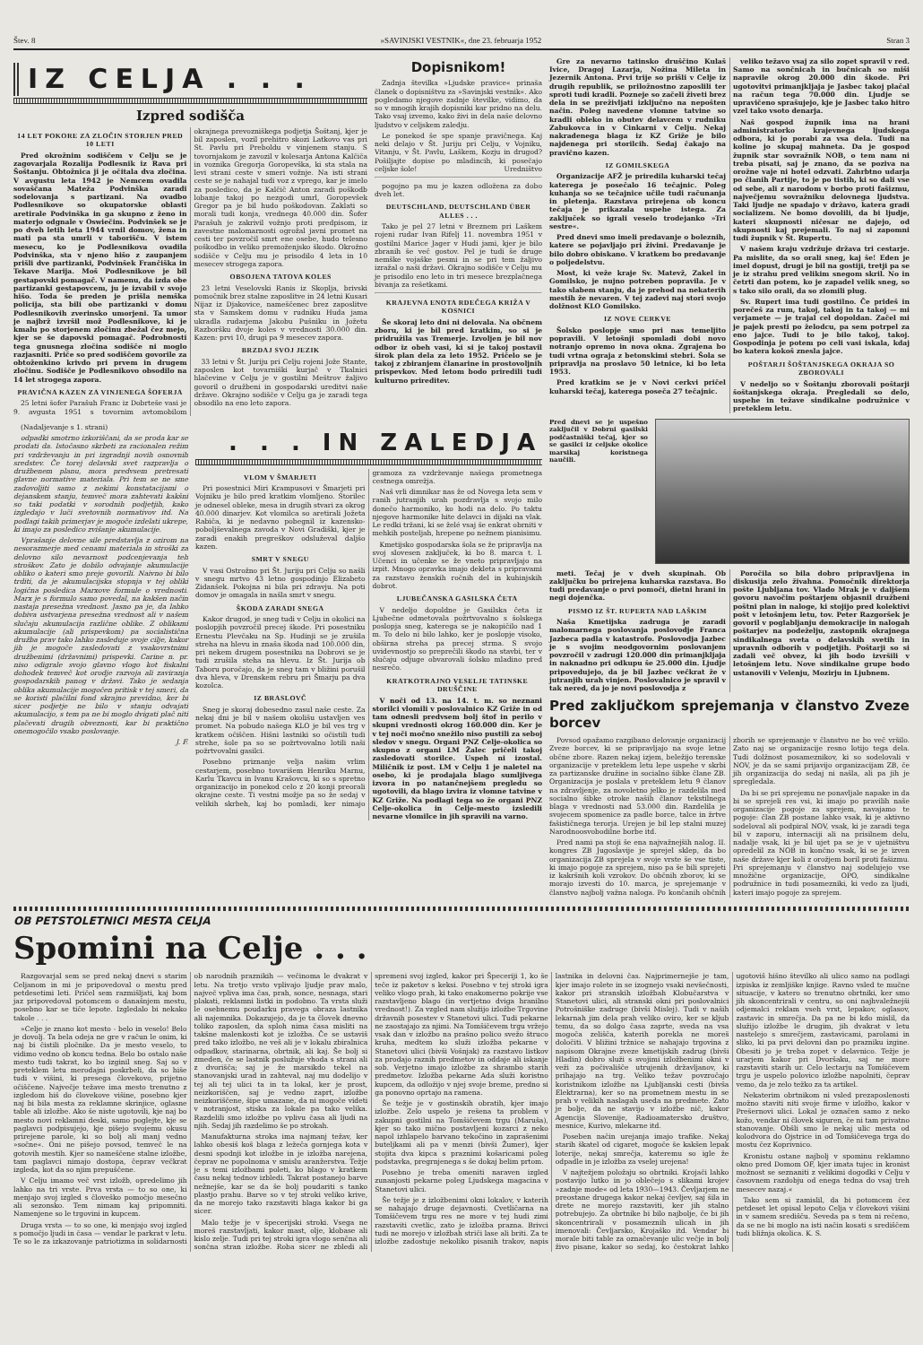Štev. 8 »SAVINJSKI VESTNIK«, dne 23. februarja 1952 Stran 3
IZ CELJA . . .
Izpred sodišča
14 LET POKORE ZA ZLOČIN STORJEN PRED 10 LETI
Pred okrožnim sodiščem v Celju se je zagovarjala Rozalija Podlesnik iz Rava pri Šoštanju. Obtožnica ji je očitala dva zločina. V avgustu leta 1942 je Nemcem ovadila sovaščana Mateža Podvinška zaradi sodelovanja s partizani. Na ovadbo Podlesnikove so okupatorske oblasti aretirale Podvinška in ga skupno z ženo in materjo odgnale v Oswiečim. Podvinšek se je po dveh letih leta 1944 vrnil domov, žena in mati pa sta umrli v taborišču. V istem mesecu, ko je Podlesnikova ovadila Podvinška, sta v njeno hišo z zaupanjem prišli dve partizanki, Podvinšek Frančiška in Tekave Marija. Moš Podlesnikove je bil gestapovski pomagač. V namenu, da izda obe partizanki gestapovcem, ju je izvabil v svojo hišo. Toda še preden je prišla nemška policija, sta bili obe partizanki v domu Podlesnikovih zverinsko umorjeni. Ta umor je najbrž izvršil mož Podlesnikove, ki je kmalu po storjenem zločinu zbežal čez mejo, kjer se še dapovski pomagač. Podrobnosti tega gnusnega zločina sodišče ni moglo razjasniti. Priče so pred sodiščem govorile za obtoženkino krivdo pri prvem in drugem zločinu. Sodišče je Podlesnikovo obsodilo na 14 let strogega zapora.
PRAVIČNA KAZEN ZA VINJENEGA ŠOFERJA
25 letni šofer Parašuh Franc iz Dobrteše vasi je 9. avgusta 1951 s tovornim avtomobilom okrajnega prevozniškega podjetja Šoštanj, kjer je bil zaposlen, vozil prehitro skozi Latkovo vas pri St. Pavlu pri Preboldu v vinjenem stanju. S tovornjakom je zavozil v kolesarja Antona Kalčiča in voznika Gregorja Goropevška, ki sta stala na levi strani ceste v smeri vožnje. Na isti strani ceste se je nahajal tudi voz z vprego, kar je imelo za posledico, da je Kalčič Anton zaradi poškodb lobanje takoj po nezgodi umrl, Goropevšek Gregor pa je bil hudo poškodovan. Zaklati so morali tudi konja, vrednega 40.000 din. Šofer Parašuh je zakrivil vožnjo proti predpisom, iz zavestne malomarnosti ogrožal javni promet na cesti ter povzročil smrt ene osebe, hudo telesno poškodbo in veliko premoženjsko škodo. Okrožno sodišče v Celju mu je prisodilo 4 leta in 10 mesecev strogega zapora.
OBSOJENA TATOVA KOLES
23 letni Veselovski Ranis iz Skoplja, brivski pomočnik brez stalne zaposlitve in 24 letni Kusari Nijaz iz Djakovice, nameščenec brez zaposlitve sta v Samskem domu v rudniku Huda jama ukradla rudarjema Jakobu Pušniku in Jožetu Razboršku dvoje koles v vrednosti 30.000 din. Kazen: prvi 10, drugi pa 9 mesecev zapora.
BRZDAJ SVOJ JEZIK
33 letni v Št. Juriju pri Celju rojeni Jože Stante, zaposlen kot tovarniški kurjač v Tkalnici hlačevine v Celju je v gostilni Meštrov žaljivo govoril o družbeni in gospodarski ureditvi naše države. Okrajno sodišče v Celju ga je zaradi tega obsodilo na eno leto zapora.
Dopisnikom!
Zadnja številka »Ljudske pravice« prinaša članek o dopisništvu za »Savinjski vestnik«. Ako pogledamo njegove zadnje številke, vidimo, da so v mnogih krajih dopisniki kar pridno na delu. Tako vsaj izvemo, kako živi in dela naše delovno ljudstvo v celjskem zaledju.
Le ponekod še spe spanje pravičnega. Kaj neki delajo v Št. Juriju pri Celju, v Vojniku, Vitanju, v Št. Pavlu, Laškem, Kozju in drugod? Pošiljajte dopise po mladincih, ki posečajo celjske šole! Uredništvo
pogojno pa mu je kazen odložena za dobo dveh let.
DEUTSCHLAND, DEUTSCHLAND ÜBER ALLES . . .
Tako je pel 27 letni v Breznem pri Laškem rojeni rudar Ivan Rifelj 11. novembra 1951 v gostilni Marice Jager v Hudi jami, kjer je bilo zbranih še več gostov. Pel je tudi še druge nemške vojaške pesmi in se pri tem žaljivo izražal o naši državi. Okrajno sodišče v Celju mu je prisodilo eno leto in tri mesece brezplačnega bivanja za rešetkami.
KRAJEVNA ENOTA RDEČEGA KRIŽA V KOSNICI
Še skoraj leto dni ni delovala. Na občnem zboru, ki je bil pred kratkim, so si je pridružila vas Tremerje. Izvoljen je bil nov odbor iz obeh vasi, ki si je takoj postavil širok plan dela za leto 1952. Pričelo se je takoj z zbiranjem članarine in prostovoljnih prispevkov. Med letom bodo priredili tudi kulturno prireditev.
(Nadaljevanje s 1. strani)
odpadki smotrno izkoriščani, da se proda kar se prodati da. Istočasno skrbeti za racionalen režim pri vzdrževanju in pri izgradnji novih osnovnih sredstev. Če torej delavski svet razpravlja o družbenem planu, mora predvsem pretresati glavne normative materiala. Pri tem se ne sme zadovoljiti samo z nekimi konstatacijami o dejanskem stanju, temveč mora zahtevati kakšni so taki podatki v sorodnih podjetjih, kako izgledajo v luči svetovnih normativov itd. Na podlagi takih primerjav je mogoče izdelati ukrepe, ki imajo za posledico zvišanje akumulacije.
Vprašanje delovne sile predstavlja z ozirom na nesorazmerje med cenami materiala in stroški za delovno silo nevarnost podcenjevanja teh stroškov. Zato je dobilo odvajanje akumulacije obliko o kateri smo preje govorili. Naivno bi bilo trditi, da je akumulacijska stopnja v tej obliki logična posledica Marxove formule o vrednosti. Marx je s formulo samo povedal, na kakšen način nastaja presežna vrednost. Jasno pa je, da lahko dobiva ustvarjena presežna vrednost ali v našem slučaju akumulacija različne oblike. Z oblikami akumulacije (ali prispevkom) pa socialistična družba prav tako lahko zasleduje svoje cilje, kakor jih je mogoče zasledovati z vsakovrstnimi družbenimi (državnimi) prispevki. Carine n. pr. niso odigrale svojo glavno vlogo kot fiskalni dohodek temveč kot orodje razvoja ali zaviranja gospodarskih panog v državi. Tako je sedanja oblika akumulacije mogočen pritisk v tej smeri, da se koristi plačilni fond skrajno previdno, ker bi sicer podjetje ne bilo v stanju odvajati akumulacijo, s tem pa ne bi moglo dvigati plač niti plačevati drugih obveznosti, kar bi praktično onemogočilo vsako poslovanje.
J. F.
. . . IN ZALEDJA
VLOM V ŠMARJETI
Pri posestnici Miri Krampusovi v Šmarjeti pri Vojniku je bilo pred kratkim vlomljeno. Storilec je odnesel obleke, mesa in drugih stvari za okrog 40.000 dinarjev. Kot vlomilca so aretirali Jožeta Rabiča, ki je nedavno pobegnil iz kazensko-poboljševalnega zavoda v Novi Gradiški, kjer je zaradi enakih pregreškov odsluževal daljšo kazen.
SMRT V SNEGU
V vasi Ostrožno pri Št. Juriju pri Celju so našli v snegu mrtvo 43 letno gospodinjo Elizabeto Zidanšek. Pokojna ni bila pri zdravju. Na poti domov je omagala in našla smrt v snegu.
ŠKODA ZARADI SNEGA
Kakor drugod, je sneg tudi v Celju in okolici na poslopjih povzročil precej škode. Pri posestniku Ernestu Plevčaku na Sp. Hudinji se je zrušila streha na hlevu in znaša škoda nad 100.000 din, pri nekem drugem posestniku na Dobrovi se je tudi zrušila steha na hlevu. Iz Št. Jurija ob Taboru poročajo, da je sneg tam v bližini porušil dva hleva, v Drenskem rebru pri Šmarju pa dva kozolca.
IZ BRASLOVČ
Sneg je skoraj dobesedno zasul naše ceste. Za nekaj dni je bil v našem okolišu ustavljen ves promet. Na pobudo našega KLO je bil ves trg v kratkem očiščen. Hišni lastniki so očistili tudi strehe, šole pa so se požrtvovalno lotili naši požrtvovalni gasilci.
Posebno priznanje velja našim vrlim cestarjem, posebno tovarišem Henriku Marnu, Karlu Tkavcu in Ivanu Krašovcu, ki so s spretno organizacijo in ponekod celo z 20 konji preorali okrajne ceste. Ti vestni možje pa so že sedaj v velikih skrbeh, kaj bo pomladi, ker nimajo gramoza za vzdrževanje našega prometnega cestnega omrežja.
Naš vrli dimnikar nas že od Novega leta sem v ranih jutranjih urah pozdravlja s svojo milo donečo harmoniko, ko hodi na delo. Po taktu njegove harmonike hite delavci in dijaki na vlak. Le redki tržani, ki se želé vsaj še enkrat obrniti v mehkih posteljah, hrepene po nežnem pianisimu.
Kmetijsko gospodarska šola se že pripravlja na svoj slovesen zaključek, ki bo 8. marca t. l. Učenci in učenke se že vneto pripravljajo na izpit. Mnogo opravka imajo dekleta s pripravami za razstavo ženskih ročnih del in kuhinjskih dobrot.
LJUBEČANSKA GASILSKA ČETA
V nedeljo dopoldne je Gasilska četa iz Ljubečne odmetovala požrtvovalno s šolskega poslopja sneg, katerega se je nakopičilo nad 1 m. To delo ni bilo lahko, ker je poslopje visoko, obširna streha pa precej strma. S svojo uvidevnostjo so preprečili škodo na stavbi, ter v slučaju odjuge obvarovali šolsko mladino pred nesrečo.
KRATKOTRAJNO VESELJE TATINSKE DRUŠČINE
V noči od 13. na 14. t. m. so neznani storilci vlomili v poslovalnico KZ Griže in od tam odnesli predvsem bolj štof in perilo v skupni vrednosti okrog 160.000 din. Ker je v tej noči močno snežilo niso pustili za seboj sledov v snegu. Organi PNZ Celje-okolica so skupno z organi LM Žalec pričeli takoj zasledovati storilce. Uspeh ni izostal. Miličnik iz post. LM v Celju 1 je naletel na osebo, ki je prodajala blago sumljivega izvora in po natančnejšem pregledu so ugotovili, da blago izvira iz vlomne tatvine v KZ Griže. Na podlagi tega so že organi PNZ Celje-okolica in Celje-mesto izsledili nevarne vlomilce in jih spravili na varno.
Gre za nevarno tatinsko druščino Kulaš Ivice, Dragoj Lazarja, Nožina Mileta in Jezernik Antona. Prvi trije so prišli v Celje iz drugih republik, se priložnostno zaposlili ter sproti tudi kradli. Pozneje so začeli živeti brez dela in se preživljati izključno na nepošten način. Poleg navedene vlomne tatvine so kradli obleko in obutev delavcem v rudniku Zabukovca in v Cinkarni v Celju. Nekaj nakradenega blaga iz KZ Griže je bilo najdenega pri storilcih. Sedaj čakajo na pravično kazen.
IZ GOMILSKEGA
Organizacije AFŽ je priredila kuharski tečaj katerega je posečalo 16 tečajnic. Poleg kuhanja so se tečajnice učile tudi računanja in pletenja. Razstava prirejena ob koncu tečaja je prikazala uspehe istega. Za zaključek so igrali veselo trodejanko »Tri sestre«.
Pred dnevi smo imeli predavanje o boleznih, katere se pojavljajo pri živini. Predavanje je bilo dobro obiskano. V kratkem bo predavanje o poljedelstvu.
Most, ki veže kraje Sv. Matevž, Zakel in Gomilsko, je nujno potreben popravila. Je v tako slabem stanju, da je prehod na nekaterih mestih že nevaren. V tej zadevi naj stori svojo dolžnost KLO Gomilsko.
IZ NOVE CERKVE
Šolsko poslopje smo pri nas temeljito popravili. V letošnji spomladi dobi novo notranjo opremo in nova okna. Zgrajena bo tudi vrtna ograja z betonskimi stebri. Šola se pripravlja na proslavo 50 letnice, ki bo leta 1953.
Pred kratkim se je v Novi cerkvi pričel kuharski tečaj, katerega poseča 27 tečajnic.
veliko težavo vsaj za silo zopet spravil v red. Samo na sončnicah in bučnicah so miši napravile okrog 20.000 din škode. Pri ugotovitvi primanjkljaja je Jasbec takoj plačal na račun tega 70.000 din. Ljudje se upravičeno sprašujejo, kje je Jasbec tako hitro vzel tako vsoto denarja.
Naš gospod župnik ima na hrani administratorko krajevnega ljudskega odbora, ki jo porabi za vsa dela. Tudi na koline jo skupaj mahneta. Da je gospod župnik star sovražnik NOB, o tem nam ni treba pisati, saj je znano, da se poziva na orožne vaje ni hotel odzvati. Zahrbtno udarja po članih Partije, to je po tistih, ki so dali vse od sebe, ali z narodom v borbo proti fašizmu, največjemu sovražniku delovnega ljudstva. Taki ljudje ne spadajo v državo, katera gradi socializem. Ne bomo dovolili, da bi ljudje, kateri skupnosti ničesar ne dajejo, od skupnosti kaj prejemali. To naj si zapomni tudi župnik v Št. Rupertu.
V našem kraju vzdržuje država tri cestarje. Pa mislite, da so orali sneg, kaj še! Eden je imel dopust, drugi je bil na gostiji, tretji pa se je iz strahu pred velikim snegom skril. No in četrti dan potem, ko je zapadel velik sneg, so s tako silo orali, da so zlomili plug.
Sv. Rupert ima tudi gostilno. Če prideš in porečeš za rum, takoj, takoj in ta takoj — mi verjamete — je trajal cel dopoldan. Začel mi je pajek presti po želodcu, pa sem potrpel za eno jajce. Tudi to je bilo takoj, takoj. Gospodinja je potem po celi vasi iskala, kdaj bo katera kokoš znesla jajce.
POŠTARJI ŠOŠTANJSKEGA OKRAJA SO ZBOROVALI
V nedeljo so v Šoštanju zborovali poštarji šoštanjskega okraja. Pregledali so delo, uspehe in težave sindikalne podružnice v preteklem letu.
Pred dnevi se je uspešno zaključil v Dobrni gasilski podčastniški tečaj, kjer so se gasilci iz celjske okolice marsikaj koristnega naučili.
meti. Tečaj je v dveh skupinah. Ob zaključku bo prirejena kuharska razstava. Bo tudi predavanje o prvi pomoči, dietni hrani in negi dojenčka.
PISMO IZ ŠT. RUPERTA NAD LAŠKIM
Naša Kmetijska zadruga je zaradi malomarnega poslovanja poslovodje Franca Jazbeca padla v katastrofo. Poslovodja Jazbec je s svojim neodgovornim poslovanjem povzročil v zadrugi 120.000 din primanjkljaja in naknadno pri odkupu še 25.000 din. Ljudje pripovedujejo, da je bil Jazbec večkrat že v jutranjih urah vinjen. Poslovalnico je spravil v tak nered, da jo je novi poslovodja z
Poročila so bila dobro pripravljena in diskusija zelo živahna. Pomočnik direktorja pošte Ljubljana tov. Vlado Mrak je v daljšem govoru navočim poštarjem objasnil družbeni poštni plan in naloge, ki stojijo pred kolektivi pošt v letošnjem letu, tov. Peter Razgoršek je govoril v poglabljanju demokracije in nalogah poštarjev na podeželju, zastopnik okrajnega sindikalnega sveta o delavskih svetih in upravnih odborih v podjetjih. Poštarji so si zadali več obvez, ki jih bodo izvršili v letošnjem letu. Nove sindikalne grupe bodo ustanovili v Velenju, Mozirju in Ljubnem.
Pred zaključkom sprejemanja v članstvo Zveze borcev
Povsod opažamo razgibano delovanje organizacij Zveze borcev, ki se pripravljajo na svoje letne občne zbore. Razen nekaj izjem, beležijo terenske organizacije v preteklem letu lepe uspehe v skrbi za partizanske družine in socialno šibke člane ZB. Organizacija je poslala v preteklem letu 9 članov na zdravljenje, za novoletno jelko je razdelila med socialno šibke otroke naših članov tekstilnega blaga v vrednosti nad 53.000 din. Razdelila je svojecem spomenice za padle borce, talce in žrtve fašističnega terorja. Urejen je bil lep stalni muzej Narodnoosvobodilne borbe itd.
Pred nami pa stoji še ena najvažnejših nalog. II. kongres ZB Jugoslavije je sprejel sklep, da bo organizacija ZB sprejela v svoje vrste še vse tiste, ki imajo pogoje za sprejem, niso pa še bili sprejeti iz kakršnih koli vzrokov. Do občnih zborov, ki se morajo izvesti do 10. marca, je sprejemanje v članstvo najbolj važna naloga. Po končanih občnih zborih se sprejemanje v članstvo ne bo več vršilo. Zato naj se organizacije resno lotijo tega dela. Tudi dolžnost posameznikov, ki so sodelovali v NOV, je da se sami prijavijo organizacijam ZB, če jih organizacija do sedaj ni našla, ali pa jih je spregledala.
Da bi se pri sprejemu ne ponavljale napake in da bi se sprejeli res vsi, ki imajo po pravilih naše organizacije pogoje za sprejem, navajamo te pogoje: član ZB postane lahko vsak, ki je aktivno sodeloval ali podpiral NOV, vsak, ki je zaradi tega bil v zaporu, internaciji ali na prisilnem delu, nadalje vsak, ki je bil ujet pa se je v ujetništvu opredelil za NOB in končno vsak, ki se je izven naše države kjer koli z orožjem boril proti fašizmu. Pri sprejemanju v članstvo naj sodelujejo vse množične organizacije, OPO, sindikalne podružnice in tudi posamezniki, ki vedo za ljudi, kateri imajo pogoje za sprejem.
OB PETSTOLETNICI MESTA CELJA
Spomini na Celje . . .
Razgovarjal sem se pred nekaj dnevi s starim Celjanom in mi je pripovedoval o mestu pred petdesetimi leti. Pričel sem razmišljati, kaj bom jaz pripovedoval potomcem o današnjem mestu, posebno kar se tiče lepote. Izgledalo bi nekako takole . . .
»Celje je znano kot mesto - belo in veselo! Belo je dovolj. Ta bela odeja ne gre v račun le onim, ki naj bi čistili pločnike. Da je mesto veselo, to vidimo vedno ob koncu tedna. Belo bo ostalo naše mesto tudi takrat, ko bo izginil sneg. Saj so v preteklem letu merodajni poskrbeli, da so hiše tudi v višini, ki presega človekovo, prijetno očiščene. Največje težave ima mesto trenutno z izgledom hiš do človekove višine, posebno kjer naj bi bila mesta za reklamne skrinjice, oglasne table ali izložbe. Ako še niste ugotovili, kje naj bo mesto novi reklamni deski, samo poglejte, kje se paglavci podpisujejo, kje pišejo svojemu okusu prirejene parole, ki so bolj ali manj vedno »sočne«. Oni ne pišejo povsod, temveč le na gotovih mestih. Kjer so nameščene stalne izložbe, tam paglavci nimajo dostopa, čeprav večkrat izgleda, kot da so njim prepuščene.
V Celju imamo več vrst izložb, opredelimo jih lahko na tri vrste. Prva vrsta — to so one, ki menjajo svoj izgled s človeško pomočjo mesečno ali sezonsko. Tem nimam kaj pripomniti. Namenjene so le trgovini in kupcem.
Druga vrsta — to so one, ki menjajo svoj izgled s pomočjo ljudi in časa — vendar le parkrat v letu. Te so le za izkazovanje patriotizma in solidarnosti ob narodnih praznikih — večinoma le dvakrat v letu. Na tretjo vrsto vplivajo ljudje prav malo, največ vpliva ima čas, prah, sonce, nesnaga, stari plakati, reklamni listki in podobno. Ta vrsta služi le osebnemu poudarku pravega obraza lastnika ali najemnika. Dokazujejo, da je ta človek dnevno toliko zaposlen, da sploh nima časa misliti na takšne malenkosti kot je izložba. Če se ustaviš pred tako izložbo, ne veš ali je v lokalu zbiralnica odpadkov, starinarna, obrtnik, ali kaj. Še bolj si zmeden, če se lastnik poslužuje vhoda s strani ali z dvorišča; saj je že marsikdo tekel na stanovanjski urad in zahteval, naj mu dodelijo v tej ali tej ulici ta in ta lokal, ker je prost, neizkoriščen, saj je vedno zaprt, izložbe neizkoriščene, šipe umazane, da ni mogoče videti v notranjost, stiska za lokale pa tako velika. Razdelili smo izložbe po vplivu časa ali ljudi na njih. Sedaj jih razdelimo še po strokah.
Manufakturna stroka ima najmanj težav, ker lahko obesiš koš blaga z ležeča gornjega kota v desni spodnji kot izložbe in je izložba narejena, čeprav ne popolnoma v smislu aranžerstva. Težje je s temi izložbami poleti, ko blago v kratkem času nekaj tednov izbledi. Takrat postanejo barve nežnejše, kar se da še bolj poudariti s tanko plastjo prahu. Barve so v tej stroki veliko krive, da ne morejo tako razstaviti blaga kakor bi ga sicer.
Malo težje je v špecerijski stroki. Vsega ne moreš razstavljati, kakor mast, olje, klobase ali kislo zelje. Tudi pri tej stroki igra vlogo senčna ali sončna stran izložbe. Roba sicer ne zbledi ali spremeni svoj izgled, kakor pri Špeceriji 1, ko še teče iz paketov s keksi. Posebno v tej stroki igra veliko vlogo prah, ki tako enakomerno pokrije vse razstavljeno blago (in vertjetno dviga hranilno vrednost!). Za vzgled nam služijo izložbe Trgovine državnih posestev v Stanetovi ulici. Tudi pekarne ne zaostajajo za njimi. Na Tomšičevem trgu vržejo vsak dan v izložbo na prašno polico svežo štruco kruha, medtem ko služi izložba pekarne v Stanetovi ulici (bivši Vošnjak) za razstavo listkov za prodajo raznih predmetov in oddaje ali iskanje sob. Verjetno imajo izložbe za shrambo starih predmetov. Izložba pekarne Ada služi koristno kupcem, da odložijo v njej svoje breme, predno si ga ponovno oprtajo na ramena.
Še težje je v gostinskih obratih, kjer imajo izložbe. Zelo uspelo je rešena ta problem v zakupni gostilni na Tomšičevem trgu (Maruša), kjer so tako mično postavljeni kozarci z neko napol izhlapelo barvano tekočino in zaprašenimi buteljkami ali pa v menzi (bivši Žumer), kjer stojita dva kipca s praznimi košaricami poleg podstavka, pregrnjenega s še dokaj belim prtom.
Posebno je treba omeniti naraven izgled zunanjosti pekarne poleg Ljudskega magacina v Stanetovi ulici.
Še težje je z izložbenimi okni lokalov, v katerih se nahajajo druge dejavnosti. Cvetličarna na Tomšičevem trgu res ne more v tej hudi zimi razstaviti cvetlic, zato je izložba prazna. Brivci tudi ne morejo v izložbah striči lase ali briti. Za te izložbe zadostuje nekoliko pisanih trakov, napis lastnika in delovni čas. Najprimernejše je tam, kjer imajo rolete in se izognejo vsaki nevšečnosti, kakor pri stranskih izložbah Klobučarstva v Stanetovi ulici, ali stranski okni pri poslovalnici Potrošniške zadruge (bivši Mislej). Tudi v naših lekarnah jim dela prah veliko oviro, ker se kljub temu, da so dolgo časa zaprte, sveda na vsa mogoča zelišča, katerih porekla ne moreš določiti. V bližini tržnice se nahajajo trgovina z napisom Okrajne zveze kmetijskih zadrug (bivši Hladin) dobro služi s svojimi izložbenimi okni v veži za počivališče utrujenih državljanov, ki prihajajo na trg. Veliko težav povzročajo koristnikom izložbe na Ljubljanski cesti (bivša Elektrarna), ker so na prometnem mestu in se prah v velikih naslagah useda na predmete. Zato je bolje, da ne stavijo v izložbe nič, kakor Agencija Slovenije, Radioamatersko društvo, mesnice, Kurivo, mlekarne itd.
Poseben način urejanja imajo trafike. Nekaj starih škatel od cigaret, mogoče še kakšen lepak loterije, nekaj smrečja, kateremu so igle že odpadle in je izložba za vselej urejena!
V najtežjem položaju so obrtniki. Krojači lahko postavijo lutko in jo oblečejo s slikami krojev »zadnje mode« od leta 1930—1943. Čevljarjem ne preostane drugega kakor nekaj čevljev, saj šila in drete ne morejo razstaviti, ker jih stalno potrebujejo. Za obrtnike bi bilo najbolje, če bi jih skoncentrirali v posameznih ulicah in jih imenovali: Čevljarsko, Krojaško itd. Vendar bi morale biti table za označevanje ulic večje in bolj živo pisane, kakor so sedaj, ko čestokrat lahko ugotoviš hišno številko ali ulico samo na podlagi izpiska iz zemljiške knjige. Ravno vsled te mučne situacije, v katero so trenutno obrtniki, ker smo jih skoncentrirali v centru, so oni najhvaležnejši odjemalci reklam vseh vrst, lepakov, oglasov, zastavic in smrečja. Da pa ne bi kdo mislil, da služijo izložbe le drugim, jih dvakrat v letu nastelejo s smrečjem, zastavicami, parolami in sliko, ki pa prvi delovni dan po prazniku izgine. Obesiti jo je treba zopet v delavnico. Težje je urarjem kakor pri Dvoršaku, saj ne more razstaviti starih ur. Celo lectarju na Tomšičevem trgu je uspelo polovico izložbe napolniti, čeprav vemo, da je zelo težko za ta artikel.
Nekaterim obrtnikom ni vsled prezaposlenosti možno staviti niti svoje firme v izložbo, kakor v Prešernovi ulici. Lokal je označen samo z neko kožo, vendar ni človek siguren, če ni tam privatno stanovanje. Obšli smo le nekaj ulic mesta od kolodvora do Ojstrice in od Tomšičevega trga do mostu čez Koprivnico.
Kronistu ostane najbolj v spominu reklamno okno pred Domom OF, kjer imata tujec in kronist možnost se seznaniti z velikimi dogodki v Celju v časovnem razdobju od enega tedna do vsaj treh mesecev nazaj.«
Tako sem si zamislil, da bi potomcem čez petdeset let opisal lepoto Celja v človekovi višini in v samem središču. Seveda pa s tem ni rečeno, da se ne bi moglo na isti način kosati s središčem tudi bližnja okolica. K. S.